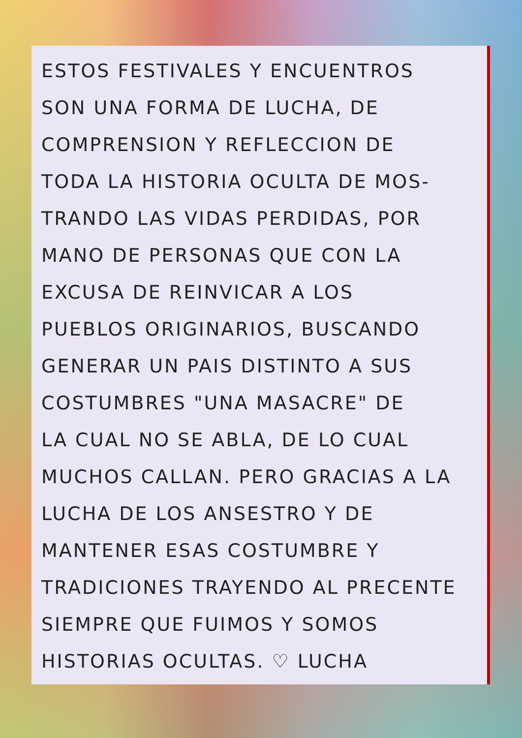ESTOS FESTIVALES Y ENCUENTROS
SON UNA FORMA DE LUCHA, DE
COMPRENSION Y REFLECCION DE
TODA LA HISTORIA OCULTA DE MOS-
TRANDO LAS VIDAS PERDIDAS, POR
MANO DE PERSONAS QUE CON LA
EXCUSA DE REINVICAR A LOS
PUEBLOS ORIGINARIOS, BUSCANDO
GENERAR UN PAIS DISTINTO A SUS
COSTUMBRES "UNA MASACRE" DE
LA CUAL NO SE ABLA, DE LO CUAL
MUCHOS CALLAN. PERO GRACIAS A LA
LUCHA DE LOS ANSESTRO Y DE
MANTENER ESAS COSTUMBRE Y
TRADICIONES TRAYENDO AL PRECENTE
SIEMPRE QUE FUIMOS Y SOMOS
HISTORIAS OCULTAS. ♡ LUCHA